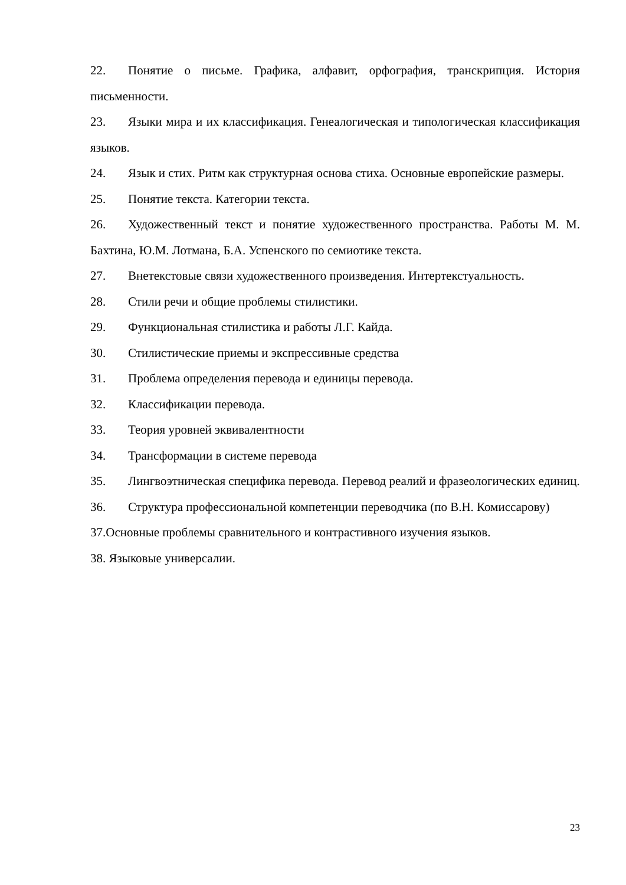22. Понятие о письме. Графика, алфавит, орфография, транскрипция. История письменности.
23. Языки мира и их классификация. Генеалогическая и типологическая классификация языков.
24. Язык и стих. Ритм как структурная основа стиха. Основные европейские размеры.
25. Понятие текста. Категории текста.
26. Художественный текст и понятие художественного пространства. Работы М. М. Бахтина, Ю.М. Лотмана, Б.А. Успенского по семиотике текста.
27. Внетекстовые связи художественного произведения. Интертекстуальность.
28. Стили речи и общие проблемы стилистики.
29. Функциональная стилистика и работы Л.Г. Кайда.
30. Стилистические приемы и экспрессивные средства
31. Проблема определения перевода и единицы перевода.
32. Классификации перевода.
33. Теория уровней эквивалентности
34. Трансформации в системе перевода
35. Лингвоэтническая специфика перевода. Перевод реалий и фразеологических единиц.
36. Структура профессиональной компетенции переводчика (по В.Н. Комиссарову)
37.Основные проблемы сравнительного и контрастивного изучения языков.
38. Языковые универсалии.
23